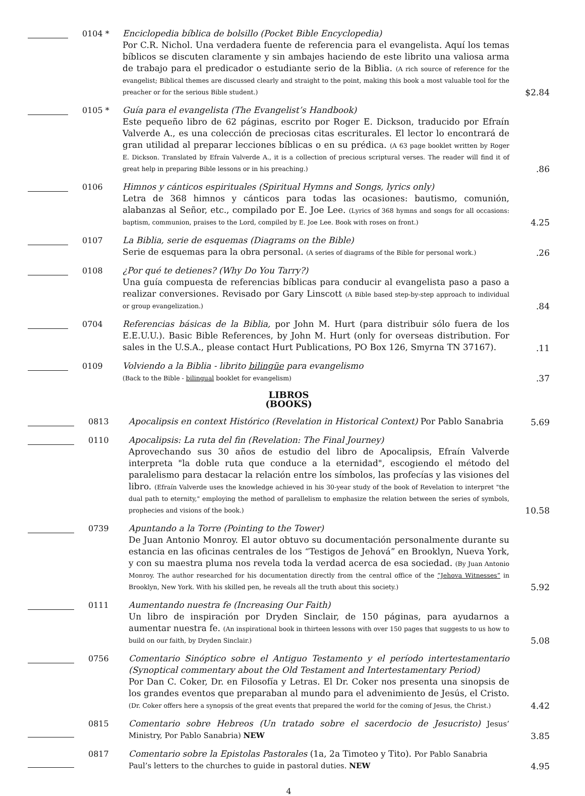0104 *
Enciclopedia bíblica de bolsillo (Pocket Bible Encyclopedia)
Por C.R. Nichol. Una verdadera fuente de referencia para el evangelista. Aquí los temas bíblicos se discuten claramente y sin ambajes haciendo de este librito una valiosa arma de trabajo para el predicador o estudiante serio de la Biblia. (A rich source of reference for the evangelist; Biblical themes are discussed clearly and straight to the point, making this book a most valuable tool for the preacher or for the serious Bible student.)
$2.84
0105 *
Guía para el evangelista (The Evangelist’s Handbook)
Este pequeño libro de 62 páginas, escrito por Roger E. Dickson, traducido por Efraín Valverde A., es una colección de preciosas citas escriturales. El lector lo encontrará de gran utilidad al preparar lecciones bíblicas o en su prédica. (A 63 page booklet written by Roger E. Dickson. Translated by Efraín Valverde A., it is a collection of precious scriptural verses. The reader will find it of great help in preparing Bible lessons or in his preaching.)
.86
0106
Himnos y cánticos espirituales (Spiritual Hymns and Songs, lyrics only)
Letra de 368 himnos y cánticos para todas las ocasiones: bautismo, comunión, alabanzas al Señor, etc., compilado por E. Joe Lee. (Lyrics of 368 hymns and songs for all occasions: baptism, communion, praises to the Lord, compiled by E. Joe Lee. Book with roses on front.)
4.25
0107
La Biblia, serie de esquemas (Diagrams on the Bible)
Serie de esquemas para la obra personal. (A series of diagrams of the Bible for personal work.)
.26
0108
¿Por qué te detienes? (Why Do You Tarry?)
Una guía compuesta de referencias bíblicas para conducir al evangelista paso a paso a realizar conversiones. Revisado por Gary Linscott (A Bible based step-by-step approach to individual or group evangelization.)
.84
0704
Referencias básicas de la Biblia, por John M. Hurt (para distribuir sólo fuera de los E.E.U.U.). Basic Bible References, by John M. Hurt (only for overseas distribution. For sales in the U.S.A., please contact Hurt Publications, PO Box 126, Smyrna TN 37167).
.11
0109
Volviendo a la Biblia - librito bilingüe para evangelismo
(Back to the Bible - bilingual booklet for evangelism)
.37
LIBROS
(BOOKS)
0813
Apocalipsis en context Histórico (Revelation in Historical Context) Por Pablo Sanabria
5.69
0110
Apocalipsis: La ruta del fin (Revelation: The Final Journey)
Aprovechando sus 30 años de estudio del libro de Apocalipsis, Efraín Valverde interpreta "la doble ruta que conduce a la eternidad", escogiendo el método del paralelismo para destacar la relación entre los símbolos, las profecías y las visiones del libro. (Efraín Valverde uses the knowledge achieved in his 30-year study of the book of Revelation to interpret "the dual path to eternity," employing the method of parallelism to emphasize the relation between the series of symbols, prophecies and visions of the book.)
10.58
0739
Apuntando a la Torre (Pointing to the Tower)
De Juan Antonio Monroy. El autor obtuvo su documentación personalmente durante su estancia en las oficinas centrales de los “Testigos de Jehová” en Brooklyn, Nueva York, y con su maestra pluma nos revela toda la verdad acerca de esa sociedad. (By Juan Antonio Monroy. The author researched for his documentation directly from the central office of the “Jehova Witnesses” in Brooklyn, New York. With his skilled pen, he reveals all the truth about this society.)
5.92
0111
Aumentando nuestra fe (Increasing Our Faith)
Un libro de inspiración por Dryden Sinclair, de 150 páginas, para ayudarnos a aumentar nuestra fe. (An inspirational book in thirteen lessons with over 150 pages that suggests to us how to build on our faith, by Dryden Sinclair.)
5.08
0756
Comentario Sinóptico sobre el Antiguo Testamento y el período intertestamentario (Synoptical commentary about the Old Testament and Intertestamentary Period)
Por Dan C. Coker, Dr. en Filosofía y Letras. El Dr. Coker nos presenta una sinopsis de los grandes eventos que preparaban al mundo para el advenimiento de Jesús, el Cristo. (Dr. Coker offers here a synopsis of the great events that prepared the world for the coming of Jesus, the Christ.)
4.42
0815
Comentario sobre Hebreos (Un tratado sobre el sacerdocio de Jesucristo) Jesus’ Ministry, Por Pablo Sanabria) NEW
3.85
0817
Comentario sobre la Epistolas Pastorales (1a, 2a Timoteo y Tito). Por Pablo Sanabria
Paul’s letters to the churches to guide in pastoral duties. NEW
4.95
4